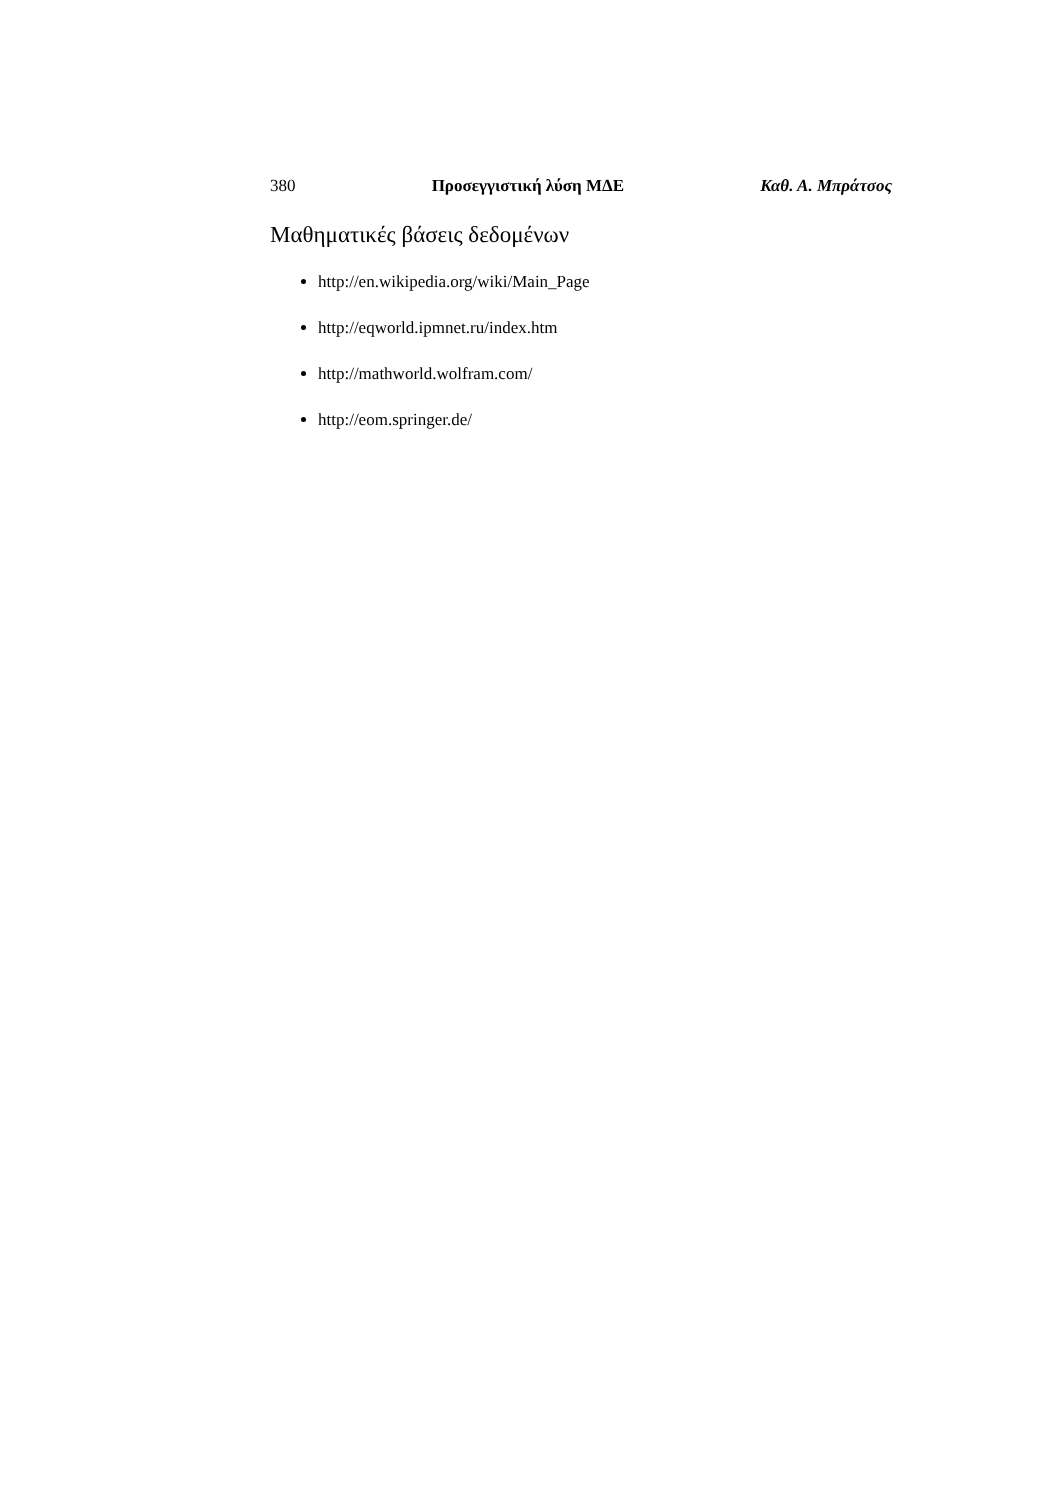380 Προσεγγιστική λύση ΜΔΕ Καθ. Α. Μπράτσος
Μαθηματικές βάσεις δεδομένων
http://en.wikipedia.org/wiki/Main_Page
http://eqworld.ipmnet.ru/index.htm
http://mathworld.wolfram.com/
http://eom.springer.de/